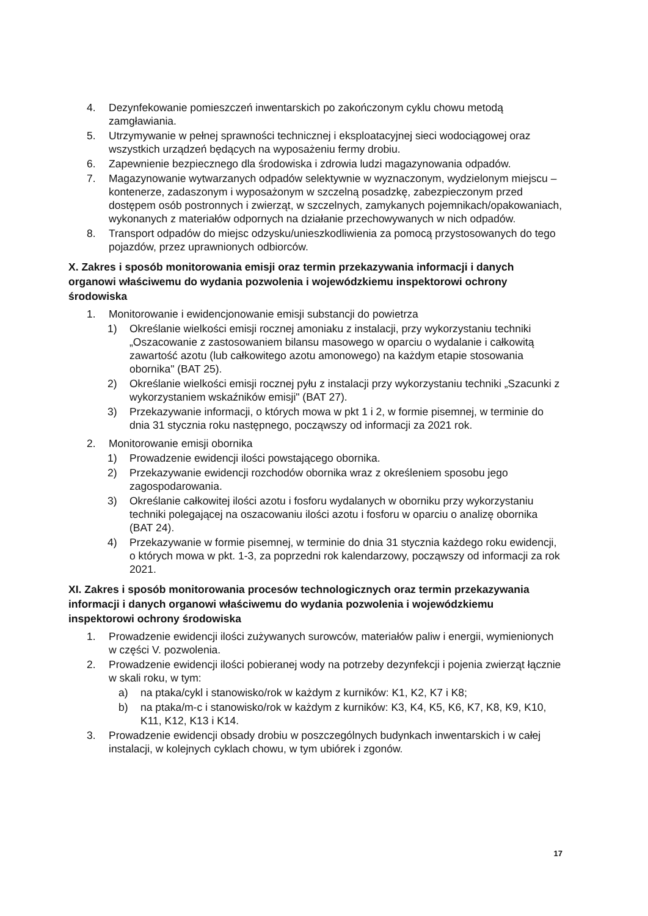4. Dezynfekowanie pomieszczeń inwentarskich po zakończonym cyklu chowu metodą zamgławiania.
5. Utrzymywanie w pełnej sprawności technicznej i eksploatacyjnej sieci wodociągowej oraz wszystkich urządzeń będących na wyposażeniu fermy drobiu.
6. Zapewnienie bezpiecznego dla środowiska i zdrowia ludzi magazynowania odpadów.
7. Magazynowanie wytwarzanych odpadów selektywnie w wyznaczonym, wydzielonym miejscu – kontenerze, zadaszonym i wyposażonym w szczelną posadzkę, zabezpieczonym przed dostępem osób postronnych i zwierząt, w szczelnych, zamykanych pojemnikach/opakowaniach, wykonanych z materiałów odpornych na działanie przechowywanych w nich odpadów.
8. Transport odpadów do miejsc odzysku/unieszkodliwienia za pomocą przystosowanych do tego pojazdów, przez uprawnionych odbiorców.
X. Zakres i sposób monitorowania emisji oraz termin przekazywania informacji i danych organowi właściwemu do wydania pozwolenia i wojewódzkiemu inspektorowi ochrony środowiska
1. Monitorowanie i ewidencjonowanie emisji substancji do powietrza
1) Określanie wielkości emisji rocznej amoniaku z instalacji, przy wykorzystaniu techniki „Oszacowanie z zastosowaniem bilansu masowego w oparciu o wydalanie i całkowitą zawartość azotu (lub całkowitego azotu amonowego) na każdym etapie stosowania obornika" (BAT 25).
2) Określanie wielkości emisji rocznej pyłu z instalacji przy wykorzystaniu techniki „Szacunki z wykorzystaniem wskaźników emisji" (BAT 27).
3) Przekazywanie informacji, o których mowa w pkt 1 i 2, w formie pisemnej, w terminie do dnia 31 stycznia roku następnego, począwszy od informacji za 2021 rok.
2. Monitorowanie emisji obornika
1) Prowadzenie ewidencji ilości powstającego obornika.
2) Przekazywanie ewidencji rozchodów obornika wraz z określeniem sposobu jego zagospodarowania.
3) Określanie całkowitej ilości azotu i fosforu wydalanych w oborniku przy wykorzystaniu techniki polegającej na oszacowaniu ilości azotu i fosforu w oparciu o analizę obornika (BAT 24).
4) Przekazywanie w formie pisemnej, w terminie do dnia 31 stycznia każdego roku ewidencji, o których mowa w pkt. 1-3, za poprzedni rok kalendarzowy, począwszy od informacji za rok 2021.
XI. Zakres i sposób monitorowania procesów technologicznych oraz termin przekazywania informacji i danych organowi właściwemu do wydania pozwolenia i wojewódzkiemu inspektorowi ochrony środowiska
1. Prowadzenie ewidencji ilości zużywanych surowców, materiałów paliw i energii, wymienionych w części V. pozwolenia.
2. Prowadzenie ewidencji ilości pobieranej wody na potrzeby dezynfekcji i pojenia zwierząt łącznie w skali roku, w tym:
a) na ptaka/cykl i stanowisko/rok w każdym z kurników: K1, K2, K7 i K8;
b) na ptaka/m-c i stanowisko/rok w każdym z kurników: K3, K4, K5, K6, K7, K8, K9, K10, K11, K12, K13 i K14.
3. Prowadzenie ewidencji obsady drobiu w poszczególnych budynkach inwentarskich i w całej instalacji, w kolejnych cyklach chowu, w tym ubiórek i zgonów.
17